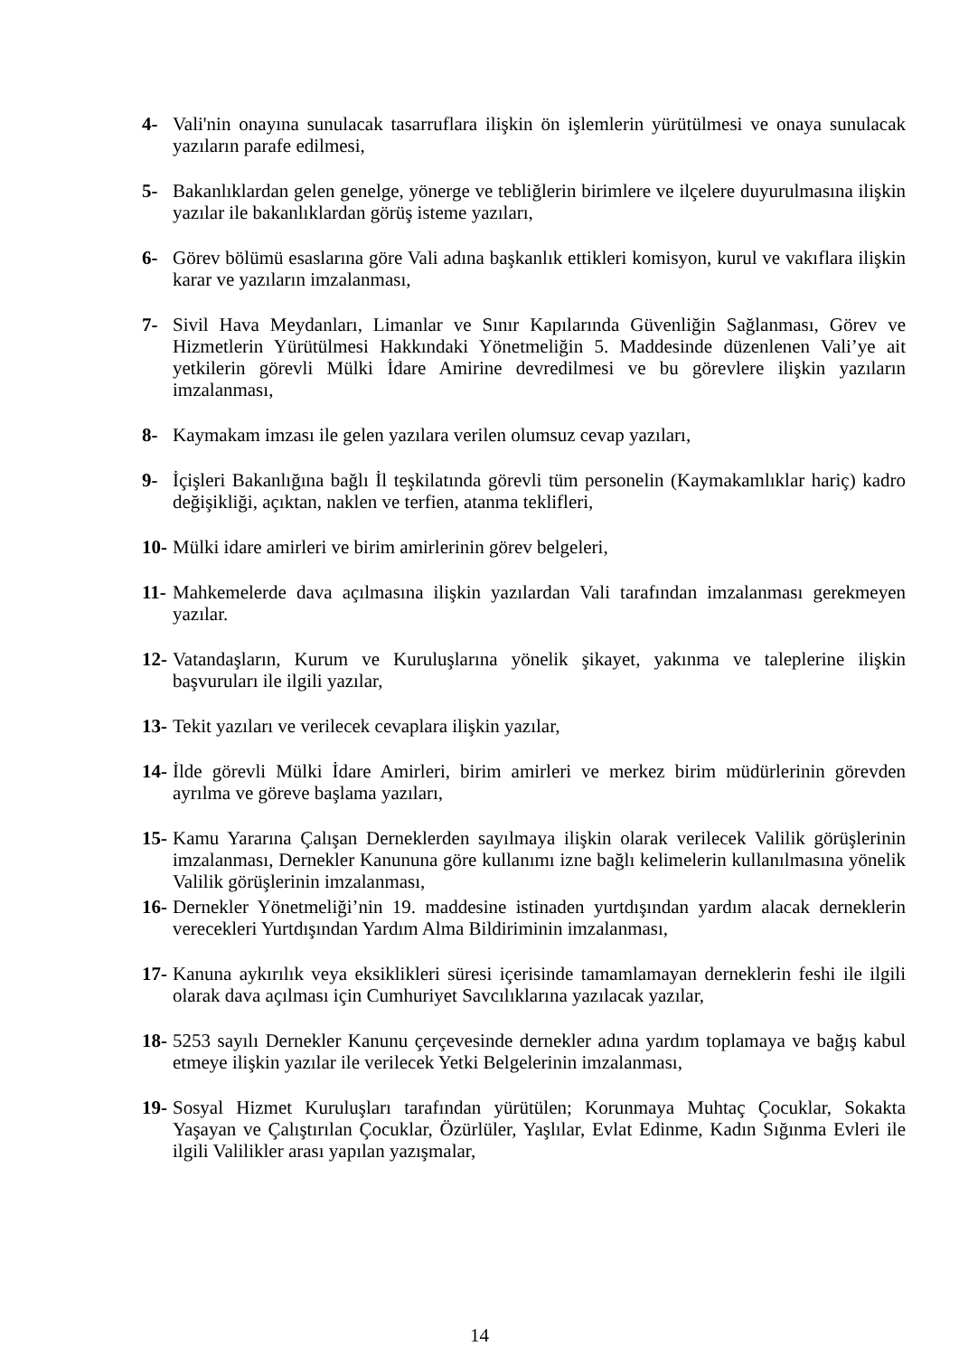4- Vali'nin onayına sunulacak tasarruflara ilişkin ön işlemlerin yürütülmesi ve onaya sunulacak yazıların parafe edilmesi,
5- Bakanlıklardan gelen genelge, yönerge ve tebliğlerin birimlere ve ilçelere duyurulmasına ilişkin yazılar ile bakanlıklardan görüş isteme yazıları,
6- Görev bölümü esaslarına göre Vali adına başkanlık ettikleri komisyon, kurul ve vakıflara ilişkin karar ve yazıların imzalanması,
7- Sivil Hava Meydanları, Limanlar ve Sınır Kapılarında Güvenliğin Sağlanması, Görev ve Hizmetlerin Yürütülmesi Hakkındaki Yönetmeliğin 5. Maddesinde düzenlenen Vali’ye ait yetkilerin görevli Mülki İdare Amirine devredilmesi ve bu görevlere ilişkin yazıların imzalanması,
8- Kaymakam imzası ile gelen yazılara verilen olumsuz cevap yazıları,
9- İçişleri Bakanlığına bağlı İl teşkilatında görevli tüm personelin (Kaymakamlıklar hariç) kadro değişikliği, açıktan, naklen ve terfien, atanma teklifleri,
10- Mülki idare amirleri ve birim amirlerinin görev belgeleri,
11- Mahkemelerde dava açılmasına ilişkin yazılardan Vali tarafından imzalanması gerekmeyen yazılar.
12- Vatandaşların, Kurum ve Kuruluşlarına yönelik şikayet, yakınma ve taleplerine ilişkin başvuruları ile ilgili yazılar,
13- Tekit yazıları ve verilecek cevaplara ilişkin yazılar,
14- İlde görevli Mülki İdare Amirleri, birim amirleri ve merkez birim müdürlerinin görevden ayrılma ve göreve başlama yazıları,
15- Kamu Yararına Çalışan Derneklerden sayılmaya ilişkin olarak verilecek Valilik görüşlerinin imzalanması, Dernekler Kanununa göre kullanımı izne bağlı kelimelerin kullanılmasına yönelik Valilik görüşlerinin imzalanması,
16- Dernekler Yönetmeliği’nin 19. maddesine istinaden yurtdışından yardım alacak derneklerin verecekleri Yurtdışından Yardım Alma Bildiriminin imzalanması,
17- Kanuna aykırılık veya eksiklikleri süresi içerisinde tamamlamayan derneklerin feshi ile ilgili olarak dava açılması için Cumhuriyet Savcılıklarına yazılacak yazılar,
18- 5253 sayılı Dernekler Kanunu çerçevesinde dernekler adına yardım toplamaya ve bağış kabul etmeye ilişkin yazılar ile verilecek Yetki Belgelerinin imzalanması,
19- Sosyal Hizmet Kuruluşları tarafından yürütülen; Korunmaya Muhtaç Çocuklar, Sokakta Yaşayan ve Çalıştırılan Çocuklar, Özürlüler, Yaşlılar, Evlat Edinme, Kadın Sığınma Evleri ile ilgili Valilikler arası yapılan yazışmalar,
14